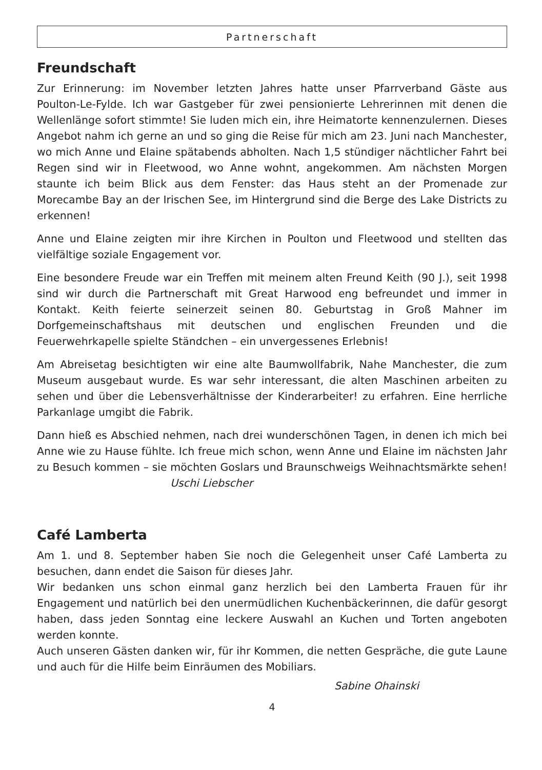Partnerschaft
Freundschaft
Zur Erinnerung: im November letzten Jahres hatte unser Pfarrverband Gäste aus Poulton-Le-Fylde. Ich war Gastgeber für zwei pensionierte Lehrerinnen mit denen die Wellenlänge sofort stimmte! Sie luden mich ein, ihre Heimatorte kennenzulernen. Dieses Angebot nahm ich gerne an und so ging die Reise für mich am 23. Juni nach Manchester, wo mich Anne und Elaine spätabends abholten. Nach 1,5 stündiger nächtlicher Fahrt bei Regen sind wir in Fleetwood, wo Anne wohnt, angekommen. Am nächsten Morgen staunte ich beim Blick aus dem Fenster: das Haus steht an der Promenade zur Morecambe Bay an der Irischen See, im Hintergrund sind die Berge des Lake Districts zu erkennen!
Anne und Elaine zeigten mir ihre Kirchen in Poulton und Fleetwood und stellten das vielfältige soziale Engagement vor.
Eine besondere Freude war ein Treffen mit meinem alten Freund Keith (90 J.), seit 1998 sind wir durch die Partnerschaft mit Great Harwood eng befreundet und immer in Kontakt. Keith feierte seinerzeit seinen 80. Geburtstag in Groß Mahner im Dorfgemeinschaftshaus mit deutschen und englischen Freunden und die Feuerwehrkapelle spielte Ständchen – ein unvergessenes Erlebnis!
Am Abreisetag besichtigten wir eine alte Baumwollfabrik, Nahe Manchester, die zum Museum ausgebaut wurde. Es war sehr interessant, die alten Maschinen arbeiten zu sehen und über die Lebensverhältnisse der Kinderarbeiter! zu erfahren. Eine herrliche Parkanlage umgibt die Fabrik.
Dann hieß es Abschied nehmen, nach drei wunderschönen Tagen, in denen ich mich bei Anne wie zu Hause fühlte. Ich freue mich schon, wenn Anne und Elaine im nächsten Jahr zu Besuch kommen – sie möchten Goslars und Braunschweigs Weihnachtsmärkte sehen! Uschi Liebscher
Café Lamberta
Am 1. und 8. September haben Sie noch die Gelegenheit unser Café Lamberta zu besuchen, dann endet die Saison für dieses Jahr.
Wir bedanken uns schon einmal ganz herzlich bei den Lamberta Frauen für ihr Engagement und natürlich bei den unermüdlichen Kuchenbäckerinnen, die dafür gesorgt haben, dass jeden Sonntag eine leckere Auswahl an Kuchen und Torten angeboten werden konnte.
Auch unseren Gästen danken wir, für ihr Kommen, die netten Gespräche, die gute Laune und auch für die Hilfe beim Einräumen des Mobiliars.
Sabine Ohainski
4